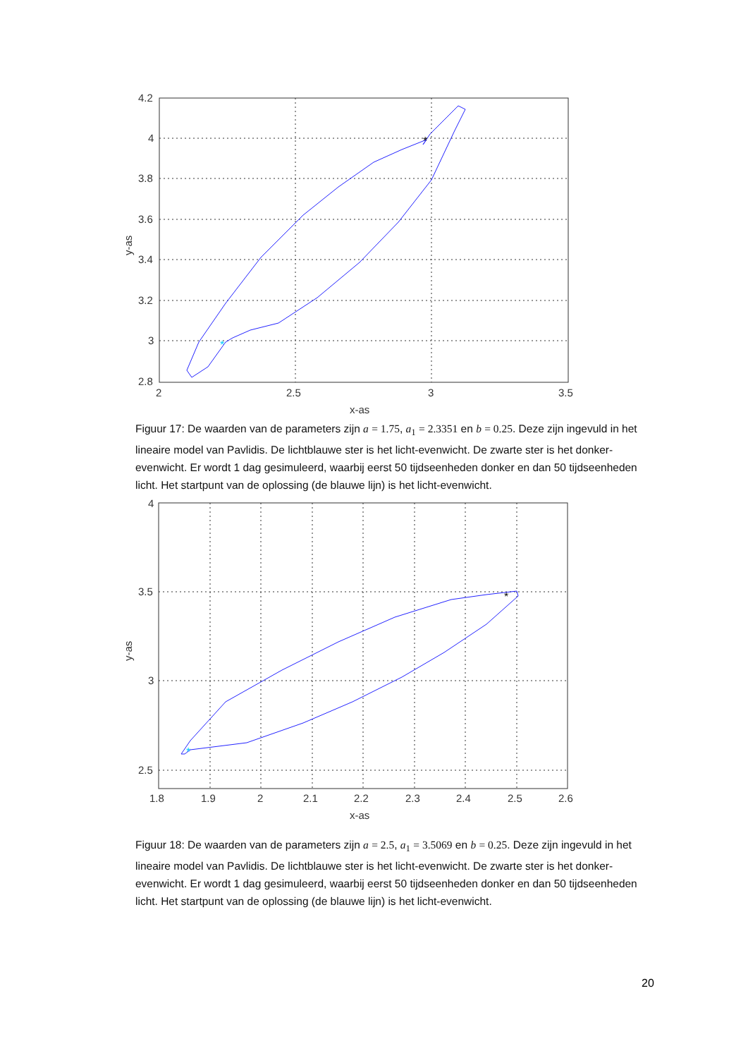4.2
4
3.8
3.6
3.4
3.2
3
2.8
2
2.5
3
3.5
x-as
y-as
*
*
Figuur 17: De waarden van de parameters zijn a = 1.75, a<sub>1</sub> = 2.3351 en b = 0.25. Deze zijn ingevuld in het lineaire model van Pavlidis. De lichtblauwe ster is het licht-evenwicht. De zwarte ster is het donker-evenwicht. Er wordt 1 dag gesimuleerd, waarbij eerst 50 tijdseenheden donker en dan 50 tijdseenheden licht. Het startpunt van de oplossing (de blauwe lijn) is het licht-evenwicht.
4
3.5
3
2.5
1.8
1.9
2
2.1
2.2
2.3
2.4
2.5
2.6
x-as
y-as
*
*
Figuur 18: De waarden van de parameters zijn a = 2.5, a<sub>1</sub> = 3.5069 en b = 0.25. Deze zijn ingevuld in het lineaire model van Pavlidis. De lichtblauwe ster is het licht-evenwicht. De zwarte ster is het donker-evenwicht. Er wordt 1 dag gesimuleerd, waarbij eerst 50 tijdseenheden donker en dan 50 tijdseenheden licht. Het startpunt van de oplossing (de blauwe lijn) is het licht-evenwicht.
20